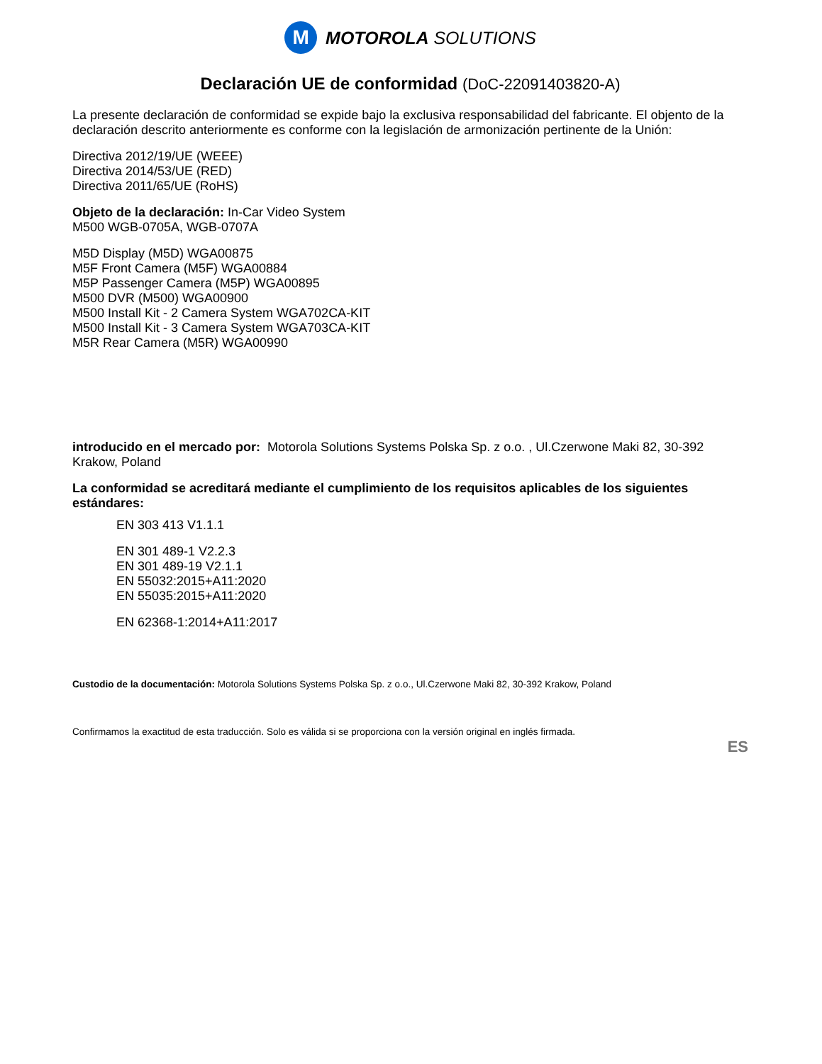M
MOTOROLA SOLUTIONS
Declaración UE de conformidad (DoC-22091403820-A)
La presente declaración de conformidad se expide bajo la exclusiva responsabilidad del fabricante. El objento de la declaración descrito anteriormente es conforme con la legislación de armonización pertinente de la Unión:
Directiva 2012/19/UE (WEEE)
Directiva 2014/53/UE (RED)
Directiva 2011/65/UE (RoHS)
Objeto de la declaración: In-Car Video System
M500 WGB-0705A, WGB-0707A
M5D Display (M5D) WGA00875
M5F Front Camera (M5F) WGA00884
M5P Passenger Camera (M5P) WGA00895
M500 DVR (M500) WGA00900
M500 Install Kit - 2 Camera System WGA702CA-KIT
M500 Install Kit - 3 Camera System WGA703CA-KIT
M5R Rear Camera (M5R) WGA00990
introducido en el mercado por: Motorola Solutions Systems Polska Sp. z o.o. , Ul.Czerwone Maki 82, 30-392 Krakow, Poland
La conformidad se acreditará mediante el cumplimiento de los requisitos aplicables de los siguientes estándares:
EN 303 413 V1.1.1
EN 301 489-1 V2.2.3
EN 301 489-19 V2.1.1
EN 55032:2015+A11:2020
EN 55035:2015+A11:2020
EN 62368-1:2014+A11:2017
Custodio de la documentación: Motorola Solutions Systems Polska Sp. z o.o., Ul.Czerwone Maki 82, 30-392 Krakow, Poland
Confirmamos la exactitud de esta traducción. Solo es válida si se proporciona con la versión original en inglés firmada.
ES